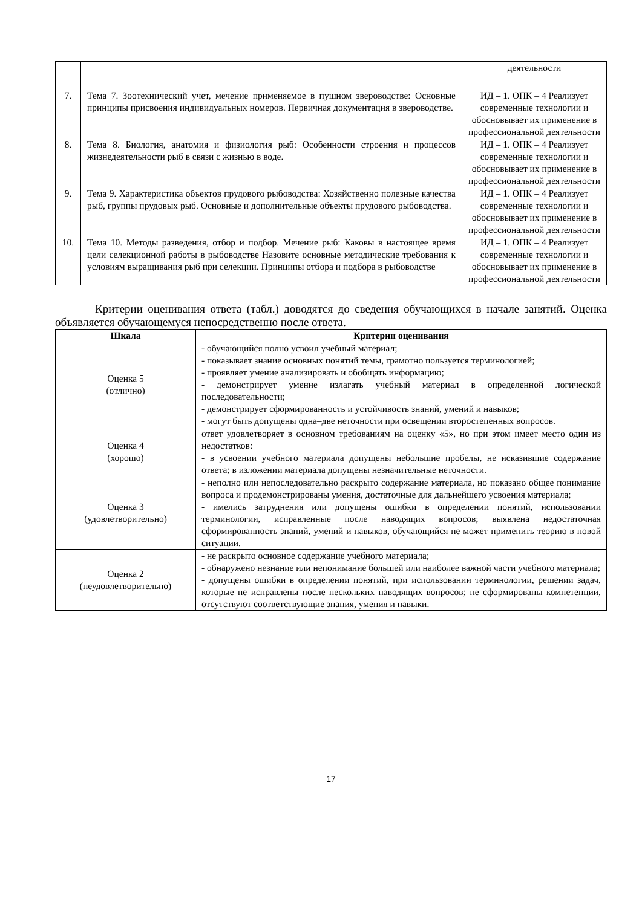| | | деятельности |
| 7. | Тема 7. Зоотехнический учет, мечение применяемое в пушном звероводстве: Основные принципы присвоения индивидуальных номеров. Первичная документация в звероводстве. | ИД – 1. ОПК – 4 Реализует современные технологии и обосновывает их применение в профессиональной деятельности |
| 8. | Тема 8. Биология, анатомия и физиология рыб: Особенности строения и процессов жизнедеятельности рыб в связи с жизнью в воде. | ИД – 1. ОПК – 4 Реализует современные технологии и обосновывает их применение в профессиональной деятельности |
| 9. | Тема 9. Характеристика объектов прудового рыбоводства: Хозяйственно полезные качества рыб, группы прудовых рыб. Основные и дополнительные объекты прудового рыбоводства. | ИД – 1. ОПК – 4 Реализует современные технологии и обосновывает их применение в профессиональной деятельности |
| 10. | Тема 10. Методы разведения, отбор и подбор. Мечение рыб: Каковы в настоящее время цели селекционной работы в рыбоводстве Назовите основные методические требования к условиям выращивания рыб при селекции. Принципы отбора и подбора в рыбоводстве | ИД – 1. ОПК – 4 Реализует современные технологии и обосновывает их применение в профессиональной деятельности |
Критерии оценивания ответа (табл.) доводятся до сведения обучающихся в начале занятий. Оценка объявляется обучающемуся непосредственно после ответа.
| Шкала | Критерии оценивания |
| --- | --- |
| Оценка 5 (отлично) | - обучающийся полно усвоил учебный материал; - показывает знание основных понятий темы, грамотно пользуется терминологией; - проявляет умение анализировать и обобщать информацию; - демонстрирует умение излагать учебный материал в определенной логической последовательности; - демонстрирует сформированность и устойчивость знаний, умений и навыков; - могут быть допущены одна–две неточности при освещении второстепенных вопросов. |
| Оценка 4 (хорошо) | ответ удовлетворяет в основном требованиям на оценку «5», но при этом имеет место один из недостатков: - в усвоении учебного материала допущены небольшие пробелы, не исказившие содержание ответа; в изложении материала допущены незначительные неточности. |
| Оценка 3 (удовлетворительно) | - неполно или непоследовательно раскрыто содержание материала, но показано общее понимание вопроса и продемонстрированы умения, достаточные для дальнейшего усвоения материала; - имелись затруднения или допущены ошибки в определении понятий, использовании терминологии, исправленные после наводящих вопросов; выявлена недостаточная сформированность знаний, умений и навыков, обучающийся не может применить теорию в новой ситуации. |
| Оценка 2 (неудовлетворительно) | - не раскрыто основное содержание учебного материала; - обнаружено незнание или непонимание большей или наиболее важной части учебного материала; - допущены ошибки в определении понятий, при использовании терминологии, решении задач, которые не исправлены после нескольких наводящих вопросов; не сформированы компетенции, отсутствуют соответствующие знания, умения и навыки. |
17